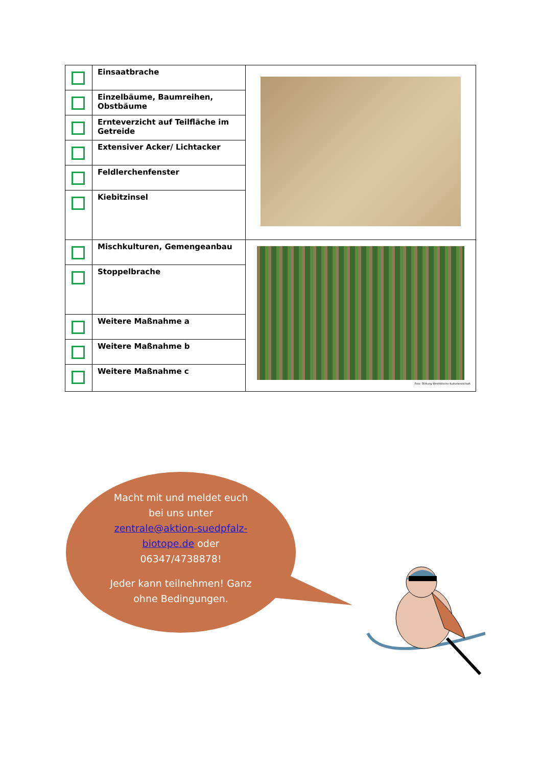| | Einsaatbrache | |
| | Einzelbäume, Baumreihen, Obstbäume | |
| | Ernteverzicht auf Teilfläche im Getreide | |
| | Extensiver Acker/ Lichtacker | |
| | Feldlerchenfenster | |
| | Kiebitzinsel | |
| | Mischkulturen, Gemengeanbau | Foto: Stiftung Westfälische Kulturlandschaft |
| | Stoppelbrache | |
| | Weitere Maßnahme a | |
| | Weitere Maßnahme b | |
| | Weitere Maßnahme c | |
Macht mit und meldet euch bei uns unter zentrale@aktion-suedpfalz-biotope.de oder 06347/4738878!
Jeder kann teilnehmen! Ganz ohne Bedingungen.